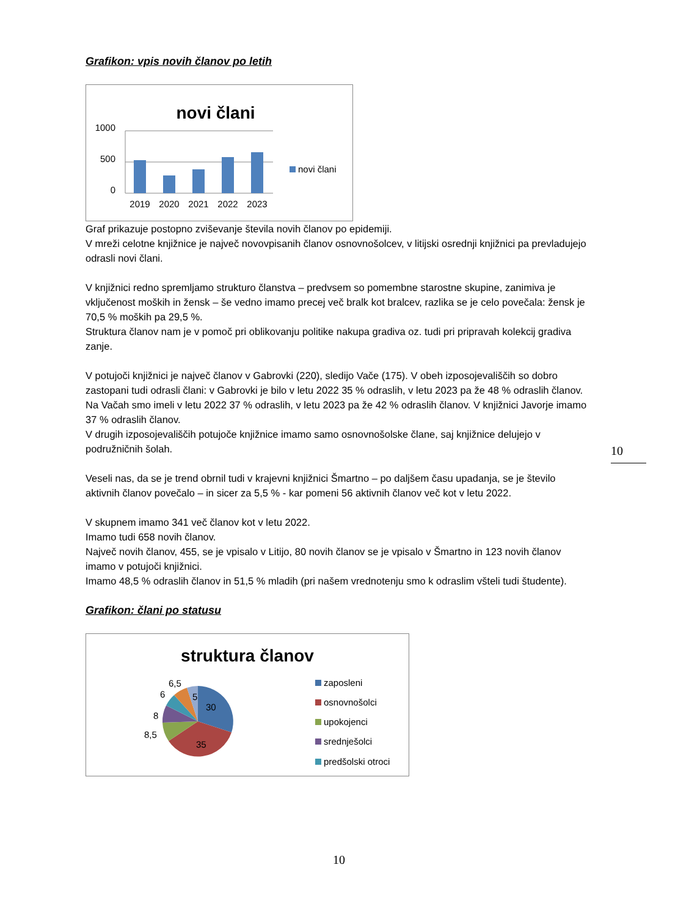Grafikon: vpis novih članov po letih
novi člani
1000
500
0
2019
2020
2021
2022
2023
novi člani
Graf prikazuje postopno zviševanje števila novih članov po epidemiji.
V mreži celotne knjižnice je največ novovpisanih članov osnovnošolcev, v litijski osrednji knjižnici pa prevladujejo odrasli novi člani.
V knjižnici redno spremljamo strukturo članstva – predvsem so pomembne starostne skupine, zanimiva je vključenost moških in žensk – še vedno imamo precej več bralk kot bralcev, razlika se je celo povečala: žensk je 70,5 % moških pa 29,5 %.
Struktura članov nam je v pomoč pri oblikovanju politike nakupa gradiva oz. tudi pri pripravah kolekcij gradiva zanje.
V potujoči knjižnici je največ članov v Gabrovki (220), sledijo Vače (175). V obeh izposojevališčih so dobro zastopani tudi odrasli člani: v Gabrovki je bilo v letu 2022 35 % odraslih, v letu 2023 pa že 48 % odraslih članov.
Na Vačah smo imeli v letu 2022 37 % odraslih, v letu 2023 pa že 42 % odraslih članov. V knjižnici Javorje imamo 37 % odraslih članov.
V drugih izposojevališčih potujoče knjižnice imamo samo osnovnošolske člane, saj knjižnice delujejo v podružničnih šolah.
Veseli nas, da se je trend obrnil tudi v krajevni knjižnici Šmartno – po daljšem času upadanja, se je število aktivnih članov povečalo – in sicer za 5,5 % - kar pomeni 56 aktivnih članov več kot v letu 2022.
V skupnem imamo 341 več članov kot v letu 2022.
Imamo tudi 658 novih članov.
Največ novih članov, 455, se je vpisalo v Litijo, 80 novih članov se je vpisalo v Šmartno in 123 novih članov imamo v potujoči knjižnici.
Imamo 48,5 % odraslih članov in 51,5 % mladih (pri našem vrednotenju smo k odraslim všteli tudi študente).
Grafikon: člani po statusu
struktura članov
30
35
8,5
8
6
6,5
5
zaposleni
osnovnošolci
upokojenci
srednješolci
predšolski otroci
10
10